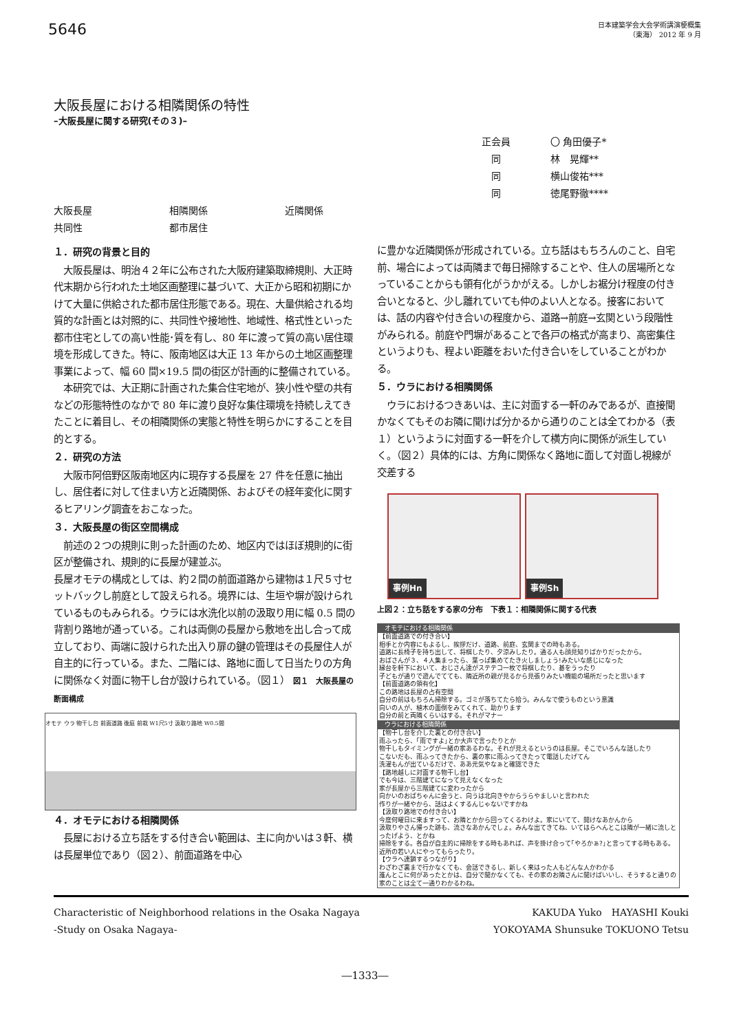5646
日本建築学会大会学術講演梗概集
（東海） 2012 年 9 月
大阪長屋における相隣関係の特性
–大阪長屋に関する研究(その３)–
正会員 〇 角田優子*
　同 林　晃輝**
　同 横山俊祐***
　同 徳尾野徹****
大阪長屋 相隣関係 近隣関係
共同性 都市居住
１．研究の背景と目的
　大阪長屋は、明治４２年に公布された大阪府建築取締規則、大正時代末期から行われた土地区画整理に基づいて、大正から昭和初期にかけて大量に供給された都市居住形態である。現在、大量供給される均質的な計画とは対照的に、共同性や接地性、地域性、格式性といった都市住宅としての高い性能･質を有し、80 年に渡って質の高い居住環境を形成してきた。特に、阪南地区は大正 13 年からの土地区画整理事業によって、幅 60 間×19.5 間の街区が計画的に整備されている。
　本研究では、大正期に計画された集合住宅地が、狭小性や壁の共有などの形態特性のなかで 80 年に渡り良好な集住環境を持続しえてきたことに着目し、その相隣関係の実態と特性を明らかにすることを目的とする。
２．研究の方法
　大阪市阿倍野区阪南地区内に現存する長屋を 27 件を任意に抽出し、居住者に対して住まい方と近隣関係、およびその経年変化に関するヒアリング調査をおこなった。
３．大阪長屋の街区空間構成
　前述の２つの規則に則った計画のため、地区内ではほぼ規則的に街区が整備され、規則的に長屋が建並ぶ。
長屋オモテの構成としては、約２間の前面道路から建物は１尺５寸セットバックし前庭として設えられる。境界には、生垣や塀が設けられているものもみられる。ウラには水洗化以前の汲取り用に幅 0.5 間の背割り路地が通っている。これは両側の長屋から敷地を出し合って成立しており、両端に設けられた出入り扉の鍵の管理はその長屋住人が自主的に行っている。また、二階には、路地に面して日当たりの方角に関係なく対面に物干し台が設けられている。（図１） 図１　大阪長屋の断面構成
オモテ ウラ 物干し台 前面道路 後庭 前栽 W1尺5寸 汲取り路地 W0.5間
４．オモテにおける相隣関係
　長屋における立ち話をする付き合い範囲は、主に向かいは３軒、横は長屋単位であり（図２）、前面道路を中心
に豊かな近隣関係が形成されている。立ち話はもちろんのこと、自宅前、場合によっては両隣まで毎日掃除することや、住人の居場所となっていることからも領有化がうかがえる。しかしお裾分け程度の付き合いとなると、少し離れていても仲のよい人となる。接客においては、話の内容や付き合いの程度から、道路→前庭→玄関という段階性がみられる。前庭や門塀があることで各戸の格式が高まり、高密集住というよりも、程よい距離をおいた付き合いをしていることがわかる。
５．ウラにおける相隣関係
　ウラにおけるつきあいは、主に対面する一軒のみであるが、直接聞かなくてもそのお隣に聞けば分かるから通りのことは全てわかる（表１）というように対面する一軒を介して横方向に関係が派生していく。（図２）具体的には、方角に関係なく路地に面して対面し視線が交差する
事例Hn 事例Sh
上図２：立ち話をする家の分布　下表１：相隣関係に関する代表
| オモテにおける相隣関係 |
| --- |
| 【前面道路での付き合い】 相手とか内容にもよるし、挨拶だけ、道路、前庭、玄関までの時もある。 道路に長椅子を持ち出して、将棋したり、夕涼みしたり。通る人も顔見知りばかりだったから。 おばさんが３、４人集まったら、葉っぱ集めてたき火しましょう!みたいな感じになった 縁台を軒下において、おじさん達がステテコ一枚で将棋したり、碁をうったり 子どもが通りで遊んでてても、隣近所の親が見るから見張りみたい機能の場所だったと思います 【前面道路の領有化】 この路地は長屋の占有空間 自分の前はもちろん掃除する。ゴミが落ちてたら拾う。みんなで使うものという意識 向いの人が、植木の面倒をみてくれて、助かります 自分の前と両隣くらいはする。それがマナー |
| ウラにおける相隣関係 |
| 【物干し台を介した裏との付き合い】 雨ふったら、｢雨ですよ｣とか大声で言ったりとか 物干しもタイミングが一緒の家あるわな。それが見えるというのは長屋。そこでいろんな話したり こないだも、雨ふってきたから、裏の家に雨ふってきたって電話したげてん 洗濯もんが出ているだけで、ああ元気やなぁと確認できた 【路地越しに対面する物干し台】 でも今は、三階建てになって見えなくなった 家が長屋から三階建てに変わったから 向かいのおばちゃんに会うと、向うは北向きやからうらやましいと言われた 作りが一緒やから、話はよくするんじゃないですかね 【汲取り路地での付き合い】 今度何曜日に来ますって、お隣とかから回ってくるわけよ。家にいてて、開けなあかんから 汲取りやさん帰った跡も、流さなあかんでしょ。みんな出てきてね、いてはらへんとこは隣が一緒に流しとったげよう、とかね 掃除をする。各自が自主的に掃除をする時もあれば、声を掛け合って｢やろかぁ?｣と言ってする時もある。近所の若い人にやってもらったり。 【ウラへ連鎖するつながり】 わざわざ裏まで行かなくても、会話できるし、新しく来はった人もどんな人かわかる 誰んとこに何があったとかは、自分で聞かなくても、その家のお隣さんに聞けばいいし、そうすると通りの家のことは全て一通りわかるわね。 |
Characteristic of Neighborhood relations in the Osaka Nagaya
-Study on Osaka Nagaya-
KAKUDA Yuko　HAYASHI Kouki
YOKOYAMA Shunsuke TOKUONO Tetsu
―1333―